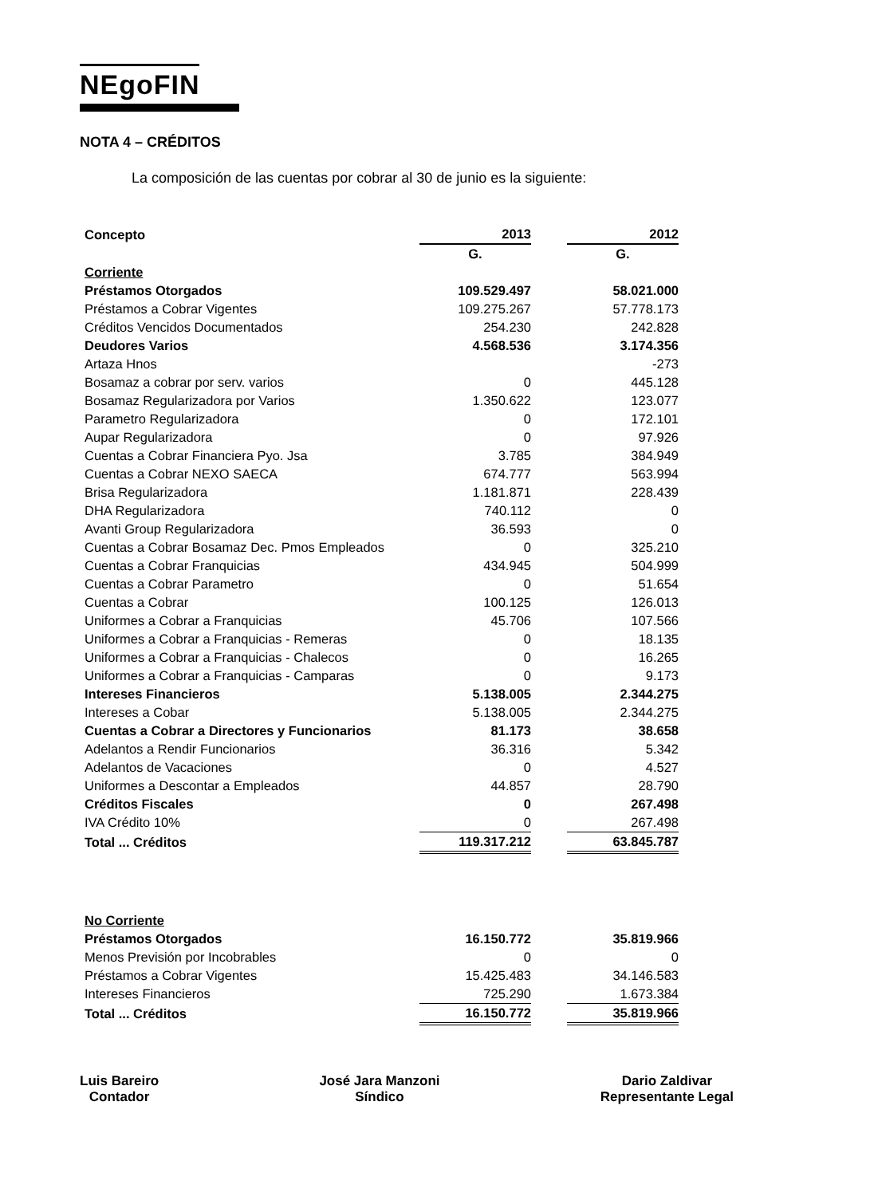NEgoFIN
NOTA 4 – CRÉDITOS
La composición de las cuentas por cobrar al 30 de junio es la siguiente:
| Concepto | 2013 | | 2012 |
| | G. | | G. |
| Corriente | | | |
| Préstamos Otorgados | 109.529.497 | | 58.021.000 |
| Préstamos a Cobrar Vigentes | 109.275.267 | | 57.778.173 |
| Créditos Vencidos Documentados | 254.230 | | 242.828 |
| Deudores Varios | 4.568.536 | | 3.174.356 |
| Artaza Hnos | | | -273 |
| Bosamaz a cobrar por serv. varios | 0 | | 445.128 |
| Bosamaz Regularizadora por Varios | 1.350.622 | | 123.077 |
| Parametro Regularizadora | 0 | | 172.101 |
| Aupar Regularizadora | 0 | | 97.926 |
| Cuentas a Cobrar Financiera Pyo. Jsa | 3.785 | | 384.949 |
| Cuentas a Cobrar NEXO SAECA | 674.777 | | 563.994 |
| Brisa Regularizadora | 1.181.871 | | 228.439 |
| DHA Regularizadora | 740.112 | | 0 |
| Avanti Group Regularizadora | 36.593 | | 0 |
| Cuentas a Cobrar Bosamaz Dec. Pmos Empleados | 0 | | 325.210 |
| Cuentas a Cobrar Franquicias | 434.945 | | 504.999 |
| Cuentas a Cobrar Parametro | 0 | | 51.654 |
| Cuentas a Cobrar | 100.125 | | 126.013 |
| Uniformes a Cobrar a Franquicias | 45.706 | | 107.566 |
| Uniformes a Cobrar a Franquicias - Remeras | 0 | | 18.135 |
| Uniformes a Cobrar a Franquicias - Chalecos | 0 | | 16.265 |
| Uniformes a Cobrar a Franquicias - Camparas | 0 | | 9.173 |
| Intereses Financieros | 5.138.005 | | 2.344.275 |
| Intereses a Cobar | 5.138.005 | | 2.344.275 |
| Cuentas a Cobrar a Directores y Funcionarios | 81.173 | | 38.658 |
| Adelantos a Rendir Funcionarios | 36.316 | | 5.342 |
| Adelantos de Vacaciones | 0 | | 4.527 |
| Uniformes a Descontar a Empleados | 44.857 | | 28.790 |
| Créditos Fiscales | 0 | | 267.498 |
| IVA Crédito 10% | 0 | | 267.498 |
| Total ... Créditos | 119.317.212 | | 63.845.787 |
| No Corriente | | | |
| Préstamos Otorgados | 16.150.772 | | 35.819.966 |
| Menos Previsión por Incobrables | 0 | | 0 |
| Préstamos a Cobrar Vigentes | 15.425.483 | | 34.146.583 |
| Intereses Financieros | 725.290 | | 1.673.384 |
| Total ... Créditos | 16.150.772 | | 35.819.966 |
Luis Bareiro
Contador
José Jara Manzoni
Síndico
Dario Zaldivar
Representante Legal